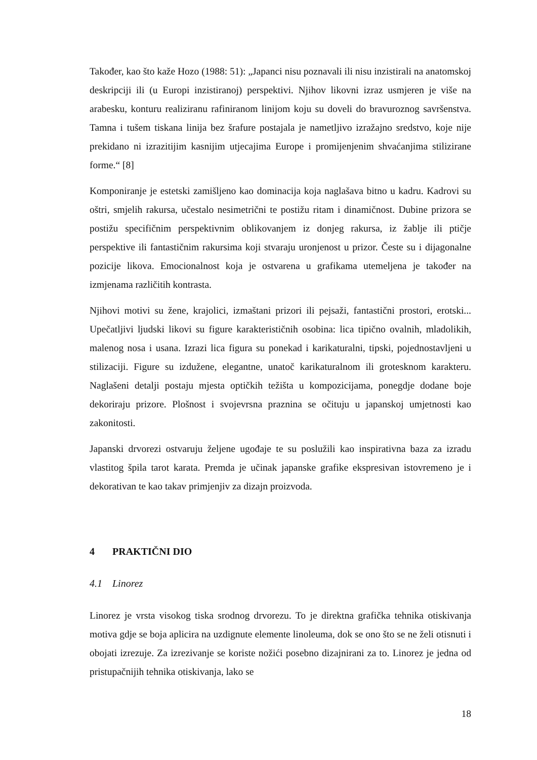Također, kao što kaže Hozo (1988: 51): „Japanci nisu poznavali ili nisu inzistirali na anatomskoj deskripciji ili (u Europi inzistiranoj) perspektivi. Njihov likovni izraz usmjeren je više na arabesku, konturu realiziranu rafiniranom linijom koju su doveli do bravuroznog savršenstva. Tamna i tušem tiskana linija bez šrafure postajala je nametljivo izražajno sredstvo, koje nije prekidano ni izrazitijim kasnijim utjecajima Europe i promijenjenim shvaćanjima stilizirane forme.“ [8]
Komponiranje je estetski zamišljeno kao dominacija koja naglašava bitno u kadru. Kadrovi su oštri, smjelih rakursa, učestalo nesimetrični te postižu ritam i dinamičnost. Dubine prizora se postižu specifičnim perspektivnim oblikovanjem iz donjeg rakursa, iz žablje ili ptičje perspektive ili fantastičnim rakursima koji stvaraju uronjenost u prizor. Česte su i dijagonalne pozicije likova. Emocionalnost koja je ostvarena u grafikama utemeljena je također na izmjenama različitih kontrasta.
Njihovi motivi su žene, krajolici, izmaštani prizori ili pejsaži, fantastični prostori, erotski... Upečatljivi ljudski likovi su figure karakterističnih osobina: lica tipično ovalnih, mladolikih, malenog nosa i usana. Izrazi lica figura su ponekad i karikaturalni, tipski, pojednostavljeni u stilizaciji. Figure su izdužene, elegantne, unatoč karikaturalnom ili grotesknom karakteru. Naglašeni detalji postaju mjesta optičkih težišta u kompozicijama, ponegdje dodane boje dekoriraju prizore. Plošnost i svojevrsna praznina se očituju u japanskoj umjetnosti kao zakonitosti.
Japanski drvorezi ostvaruju željene ugođaje te su poslužili kao inspirativna baza za izradu vlastitog špila tarot karata. Premda je učinak japanske grafike ekspresivan istovremeno je i dekorativan te kao takav primjenjiv za dizajn proizvoda.
4 PRAKTIČNI DIO
4.1 Linorez
Linorez je vrsta visokog tiska srodnog drvorezu. To je direktna grafička tehnika otiskivanja motiva gdje se boja aplicira na uzdignute elemente linoleuma, dok se ono što se ne želi otisnuti i obojati izrezuje. Za izrezivanje se koriste nožići posebno dizajnirani za to. Linorez je jedna od pristupačnijih tehnika otiskivanja, lako se
18